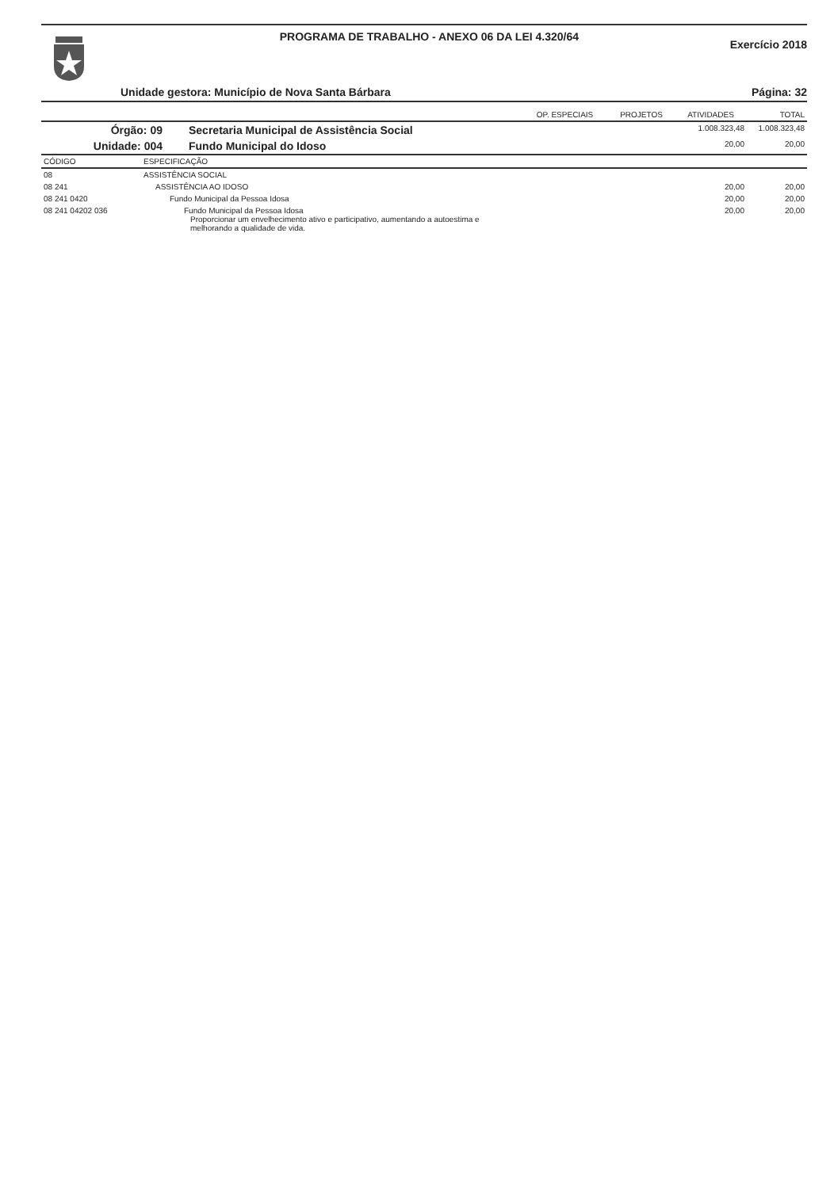PROGRAMA DE TRABALHO - ANEXO 06 DA LEI 4.320/64
Exercício 2018
Unidade gestora: Município de Nova Santa Bárbara Página: 32
| | OP. ESPECIAIS | PROJETOS | ATIVIDADES | TOTAL |
| --- | --- | --- | --- | --- |
| Órgão: 09 | Secretaria Municipal de Assistência Social | 1.008.323,48 | 1.008.323,48 |
| Unidade: 004 | Fundo Municipal do Idoso | 20,00 | 20,00 |
| CÓDIGO | ESPECIFICAÇÃO |
| --- | --- |
| 08 | ASSISTÊNCIA SOCIAL | | |
| 08 241 | ASSISTÊNCIA AO IDOSO | 20,00 | 20,00 |
| 08 241 0420 | Fundo Municipal da Pessoa Idosa | 20,00 | 20,00 |
| 08 241 04202 036 | Fundo Municipal da Pessoa Idosa Proporcionar um envelhecimento ativo e participativo, aumentando a autoestima e melhorando a qualidade de vida. | 20,00 | 20,00 |